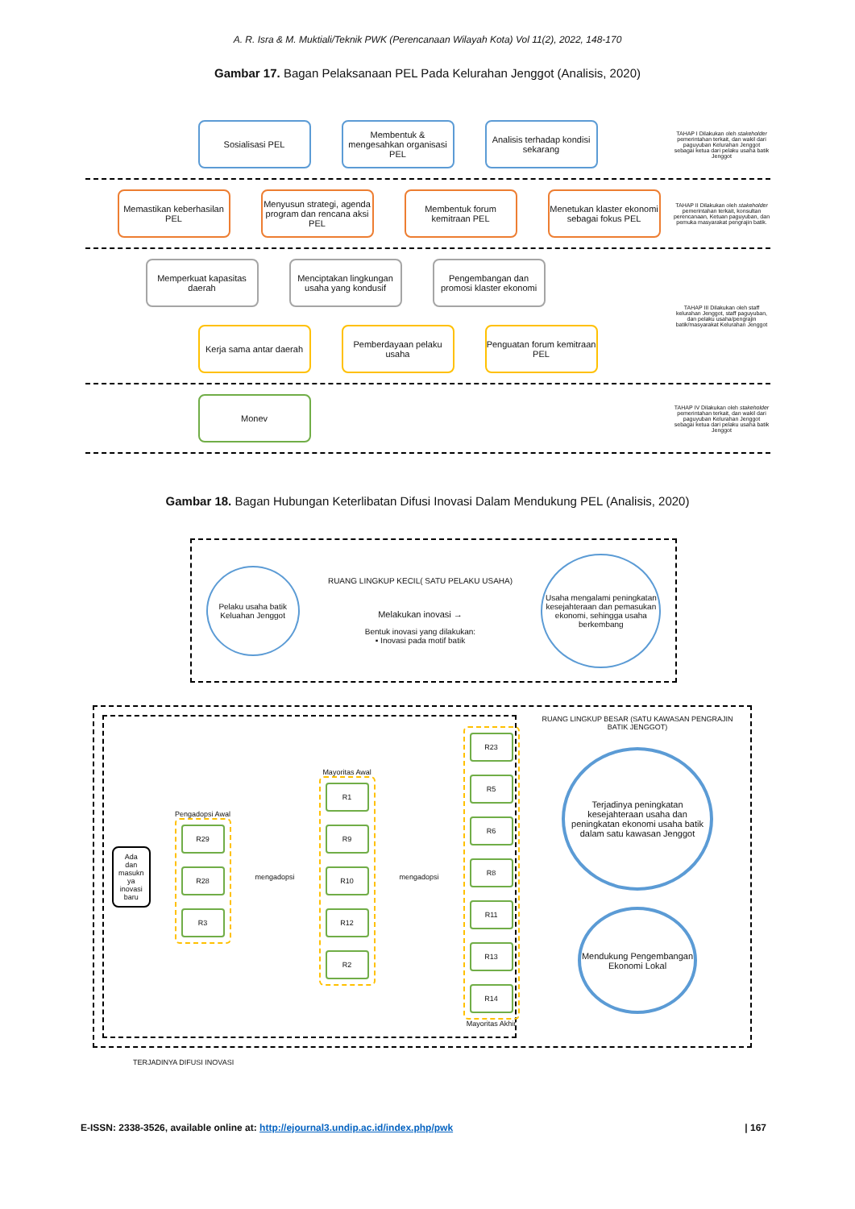A. R. Isra & M. Muktiali/Teknik PWK (Perencanaan Wilayah Kota) Vol 11(2), 2022, 148-170
Gambar 17. Bagan Pelaksanaan PEL Pada Kelurahan Jenggot (Analisis, 2020)
Sosialisasi PEL
Membentuk & mengesahkan organisasi PEL
Analisis terhadap kondisi sekarang
TAHAP I Dilakukan oleh stakeholder pemerintahan terkait, dan wakil dari paguyuban Kelurahan Jenggot sebagai ketua dari pelaku usaha batik Jenggot
Memastikan keberhasilan PEL
Menyusun strategi, agenda program dan rencana aksi PEL
Membentuk forum kemitraan PEL
Menetukan klaster ekonomi sebagai fokus PEL
TAHAP II Dilakukan oleh stakeholder pemerintahan terkait, konsultan perencanaan, Ketuan paguyuban, dan pemuka masyarakat pengrajin batik.
Memperkuat kapasitas daerah
Menciptakan lingkungan usaha yang kondusif
Pengembangan dan promosi klaster ekonomi
Kerja sama antar daerah
Pemberdayaan pelaku usaha
Penguatan forum kemitraan PEL
TAHAP III Dilakukan oleh staff kelurahan Jenggot, staff paguyuban, dan pelaku usaha/pengrajin batik/masyarakat Kelurahan Jenggot
Monev
TAHAP IV Dilakukan oleh stakeholder pemerintahan terkait, dan wakil dari paguyuban Kelurahan Jenggot sebagai ketua dari pelaku usaha batik Jenggot
Gambar 18. Bagan Hubungan Keterlibatan Difusi Inovasi Dalam Mendukung PEL (Analisis, 2020)
Pelaku usaha batik Keluahan Jenggot
RUANG LINGKUP KECIL( SATU PELAKU USAHA)
Melakukan inovasi →
Bentuk inovasi yang dilakukan:
▪ Inovasi pada motif batik
Usaha mengalami peningkatan kesejahteraan dan pemasukan ekonomi, sehingga usaha berkembang
Ada dan masukn ya inovasi baru
Pengadopsi Awal
R29
R28
R3
mengadopsi
Mayoritas Awal
R1
R9
R10
R12
R2
mengadopsi
R23
R5
R6
R8
R11
R13
R14
Mayoritas Akhir
RUANG LINGKUP BESAR (SATU KAWASAN PENGRAJIN BATIK JENGGOT)
Terjadinya peningkatan kesejahteraan usaha dan peningkatan ekonomi usaha batik dalam satu kawasan Jenggot
Mendukung Pengembangan Ekonomi Lokal
TERJADINYA DIFUSI INOVASI
E-ISSN: 2338-3526, available online at: http://ejournal3.undip.ac.id/index.php/pwk
| 167